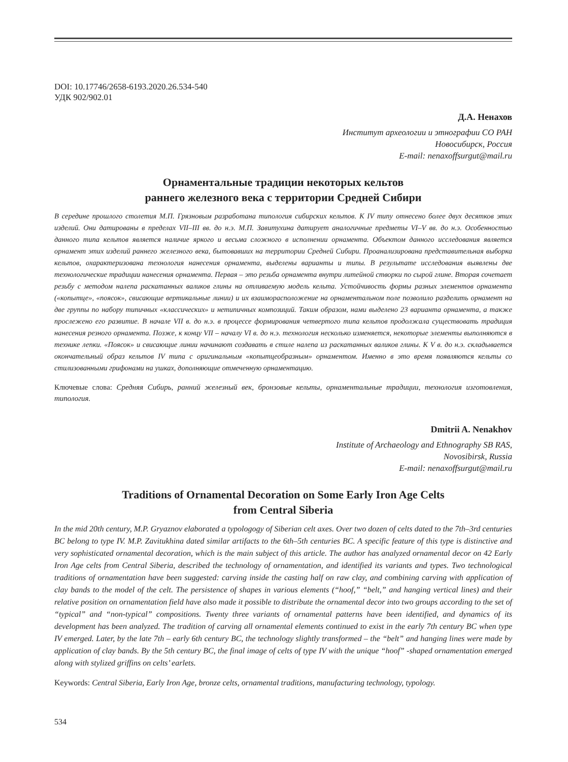DOI: 10.17746/2658-6193.2020.26.534-540
УДК 902/902.01
Д.А. Ненахов
Институт археологии и этнографии СО РАН
Новосибирск, Россия
E-mail: nenaxoffsurgut@mail.ru
Орнаментальные традиции некоторых кельтов
раннего железного века с территории Средней Сибири
В середине прошлого столетия М.П. Грязновым разработана типология сибирских кельтов. К IV типу отнесено более двух десятков этих изделий. Они датированы в пределах VII–III вв. до н.э. М.П. Завитухина датирует аналогичные предметы VI–V вв. до н.э. Особенностью данного типа кельтов является наличие яркого и весьма сложного в исполнении орнамента. Объектом данного исследования является орнамент этих изделий раннего железного века, бытовавших на территории Средней Сибири. Проанализирована представительная выборка кельтов, охарактеризована технология нанесения орнамента, выделены варианты и типы. В результате исследования выявлены две технологические традиции нанесения орнамента. Первая – это резьба орнамента внутри литейной створки по сырой глине. Вторая сочетает резьбу с методом налепа раскатанных валиков глины на отливаемую модель кельта. Устойчивость формы разных элементов орнамента («копытце», «поясок», свисающие вертикальные линии) и их взаиморасположение на орнаментальном поле позволило разделить орнамент на две группы по набору типичных «классических» и нетипичных композиций. Таким образом, нами выделено 23 варианта орнамента, а также прослежено его развитие. В начале VII в. до н.э. в процессе формирования четвертого типа кельтов продолжала существовать традиция нанесения резного орнамента. Позже, к концу VII – началу VI в. до н.э. технология несколько изменяется, некоторые элементы выполняются в технике лепки. «Поясок» и свисающие линии начинают создавать в стиле налепа из раскатанных валиков глины. К V в. до н.э. складывается окончательный образ кельтов IV типа с оригинальным «копытцеобразным» орнаментом. Именно в это время появляются кельты со стилизованными грифонами на ушках, дополняющие отмеченную орнаментацию.
Ключевые слова: Средняя Сибирь, ранний железный век, бронзовые кельты, орнаментальные традиции, технология изготовления, типология.
Dmitrii A. Nenakhov
Institute of Archaeology and Ethnography SB RAS,
Novosibirsk, Russia
E-mail: nenaxoffsurgut@mail.ru
Traditions of Ornamental Decoration on Some Early Iron Age Celts
from Central Siberia
In the mid 20th century, M.P. Gryaznov elaborated a typologogy of Siberian celt axes. Over two dozen of celts dated to the 7th–3rd centuries BC belong to type IV. M.P. Zavitukhina dated similar artifacts to the 6th–5th centuries BC. A specific feature of this type is distinctive and very sophisticated ornamental decoration, which is the main subject of this article. The author has analyzed ornamental decor on 42 Early Iron Age celts from Central Siberia, described the technology of ornamentation, and identified its variants and types. Two technological traditions of ornamentation have been suggested: carving inside the casting half on raw clay, and combining carving with application of clay bands to the model of the celt. The persistence of shapes in various elements (“hoof,” “belt,” and hanging vertical lines) and their relative position on ornamentation field have also made it possible to distribute the ornamental decor into two groups according to the set of “typical” and “non-typical” compositions. Twenty three variants of ornamental patterns have been identified, and dynamics of its development has been analyzed. The tradition of carving all ornamental elements continued to exist in the early 7th century BC when type IV emerged. Later, by the late 7th – early 6th century BC, the technology slightly transformed – the “belt” and hanging lines were made by application of clay bands. By the 5th century BC, the final image of celts of type IV with the unique “hoof” -shaped ornamentation emerged along with stylized griffins on celts’ earlets.
Keywords: Central Siberia, Early Iron Age, bronze celts, ornamental traditions, manufacturing technology, typology.
534